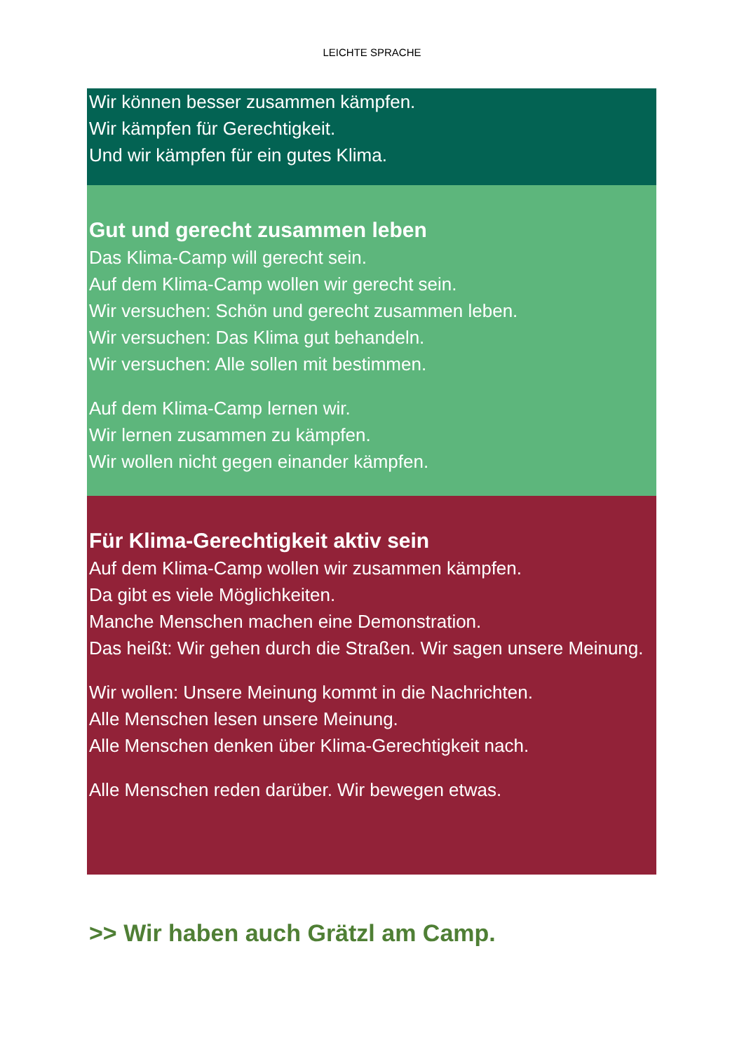LEICHTE SPRACHE
Wir können besser zusammen kämpfen.
Wir kämpfen für Gerechtigkeit.
Und wir kämpfen für ein gutes Klima.
Gut und gerecht zusammen leben
Das Klima-Camp will gerecht sein.
Auf dem Klima-Camp wollen wir gerecht sein.
Wir versuchen: Schön und gerecht zusammen leben.
Wir versuchen: Das Klima gut behandeln.
Wir versuchen: Alle sollen mit bestimmen.
Auf dem Klima-Camp lernen wir.
Wir lernen zusammen zu kämpfen.
Wir wollen nicht gegen einander kämpfen.
Für Klima-Gerechtigkeit aktiv sein
Auf dem Klima-Camp wollen wir zusammen kämpfen.
Da gibt es viele Möglichkeiten.
Manche Menschen machen eine Demonstration.
Das heißt: Wir gehen durch die Straßen. Wir sagen unsere Meinung.
Wir wollen: Unsere Meinung kommt in die Nachrichten.
Alle Menschen lesen unsere Meinung.
Alle Menschen denken über Klima-Gerechtigkeit nach.
Alle Menschen reden darüber. Wir bewegen etwas.
>> Wir haben auch Grätzl am Camp.